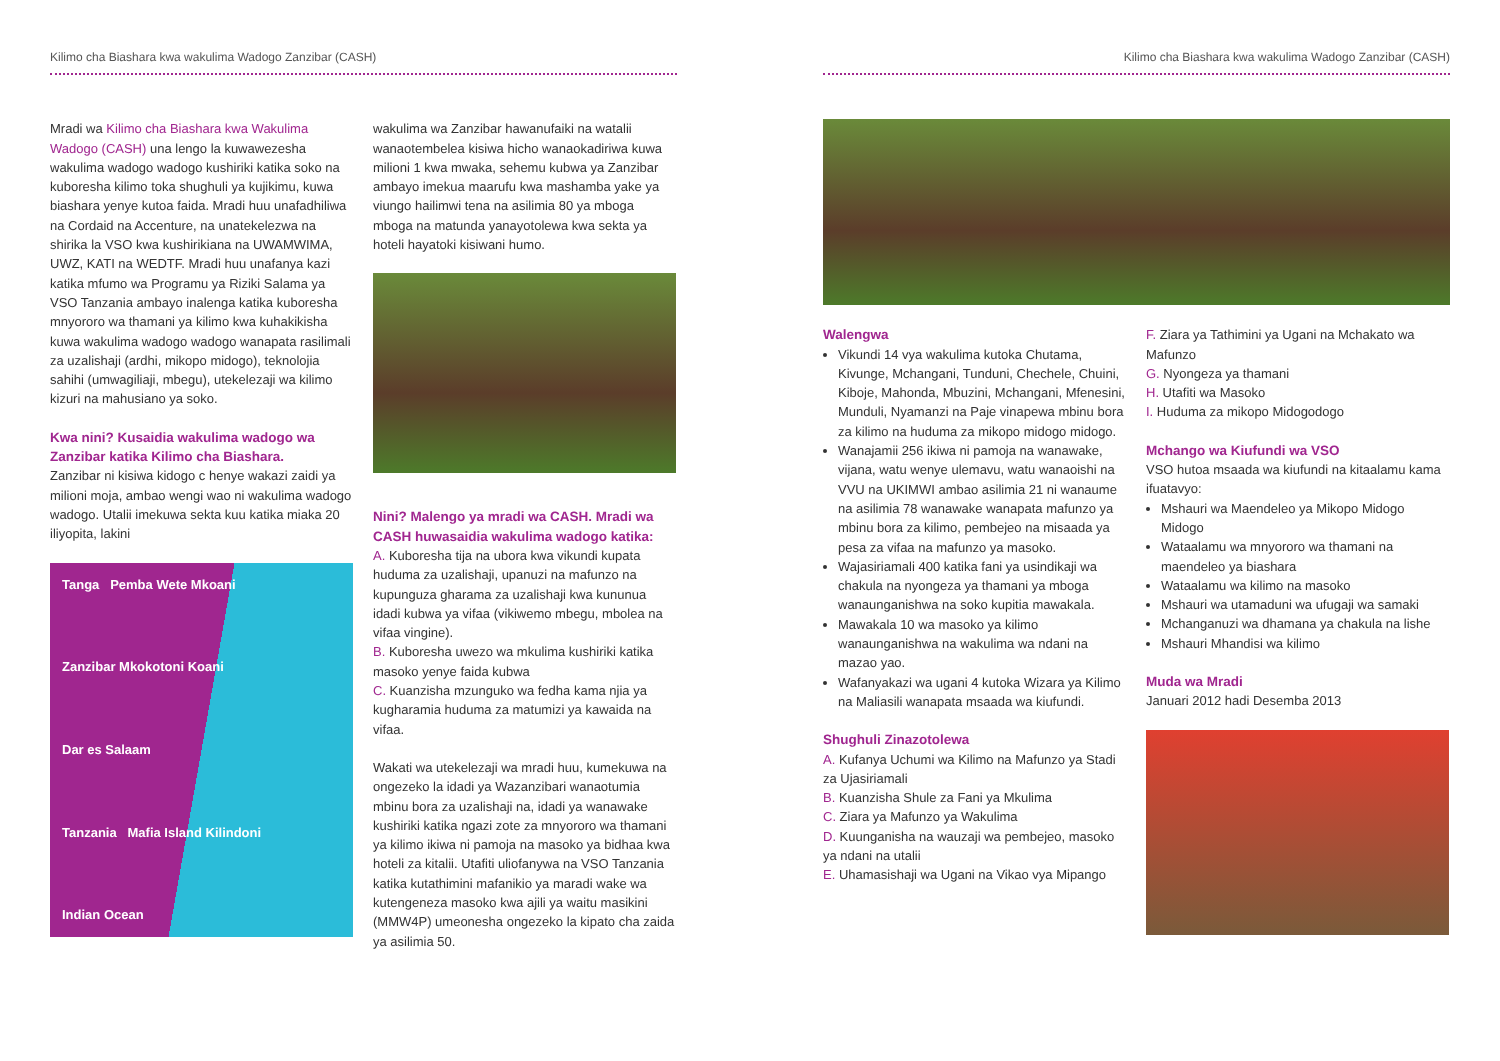Kilimo cha Biashara kwa wakulima Wadogo Zanzibar (CASH)
Mradi wa Kilimo cha Biashara kwa Wakulima Wadogo (CASH) una lengo la kuwawezesha wakulima wadogo wadogo kushiriki katika soko na kuboresha kilimo toka shughuli ya kujikimu, kuwa biashara yenye kutoa faida. Mradi huu unafadhiliwa na Cordaid na Accenture, na unatekelezwa na shirika la VSO kwa kushirikiana na UWAMWIMA, UWZ, KATI na WEDTF. Mradi huu unafanya kazi katika mfumo wa Programu ya Riziki Salama ya VSO Tanzania ambayo inalenga katika kuboresha mnyororo wa thamani ya kilimo kwa kuhakikisha kuwa wakulima wadogo wadogo wanapata rasilimali za uzalishaji (ardhi, mikopo midogo), teknolojia sahihi (umwagiliaji, mbegu), utekelezaji wa kilimo kizuri na mahusiano ya soko.
Kwa nini? Kusaidia wakulima wadogo wa Zanzibar katika Kilimo cha Biashara.
Zanzibar ni kisiwa kidogo c henye wakazi zaidi ya milioni moja, ambao wengi wao ni wakulima wadogo wadogo. Utalii imekuwa sekta kuu katika miaka 20 iliyopita, lakini
Tanga Pemba Wete Mkoani
Zanzibar Mkokotoni Koani
Dar es Salaam
Tanzania Mafia Island Kilindoni
Indian Ocean
wakulima wa Zanzibar hawanufaiki na watalii wanaotembelea kisiwa hicho wanaokadiriwa kuwa milioni 1 kwa mwaka, sehemu kubwa ya Zanzibar ambayo imekua maarufu kwa mashamba yake ya viungo hailimwi tena na asilimia 80 ya mboga mboga na matunda yanayotolewa kwa sekta ya hoteli hayatoki kisiwani humo.
Nini? Malengo ya mradi wa CASH. Mradi wa CASH huwasaidia wakulima wadogo katika:
A. Kuboresha tija na ubora kwa vikundi kupata huduma za uzalishaji, upanuzi na mafunzo na kupunguza gharama za uzalishaji kwa kununua idadi kubwa ya vifaa (vikiwemo mbegu, mbolea na vifaa vingine).
B. Kuboresha uwezo wa mkulima kushiriki katika masoko yenye faida kubwa
C. Kuanzisha mzunguko wa fedha kama njia ya kugharamia huduma za matumizi ya kawaida na vifaa.
Wakati wa utekelezaji wa mradi huu, kumekuwa na ongezeko la idadi ya Wazanzibari wanaotumia mbinu bora za uzalishaji na, idadi ya wanawake kushiriki katika ngazi zote za mnyororo wa thamani ya kilimo ikiwa ni pamoja na masoko ya bidhaa kwa hoteli za kitalii. Utafiti uliofanywa na VSO Tanzania katika kutathimini mafanikio ya maradi wake wa kutengeneza masoko kwa ajili ya waitu masikini (MMW4P) umeonesha ongezeko la kipato cha zaida ya asilimia 50.
Kilimo cha Biashara kwa wakulima Wadogo Zanzibar (CASH)
Walengwa
Vikundi 14 vya wakulima kutoka Chutama, Kivunge, Mchangani, Tunduni, Chechele, Chuini, Kiboje, Mahonda, Mbuzini, Mchangani, Mfenesini, Munduli, Nyamanzi na Paje vinapewa mbinu bora za kilimo na huduma za mikopo midogo midogo.
Wanajamii 256 ikiwa ni pamoja na wanawake, vijana, watu wenye ulemavu, watu wanaoishi na VVU na UKIMWI ambao asilimia 21 ni wanaume na asilimia 78 wanawake wanapata mafunzo ya mbinu bora za kilimo, pembejeo na misaada ya pesa za vifaa na mafunzo ya masoko.
Wajasiriamali 400 katika fani ya usindikaji wa chakula na nyongeza ya thamani ya mboga wanaunganishwa na soko kupitia mawakala.
Mawakala 10 wa masoko ya kilimo wanaunganishwa na wakulima wa ndani na mazao yao.
Wafanyakazi wa ugani 4 kutoka Wizara ya Kilimo na Maliasili wanapata msaada wa kiufundi.
Shughuli Zinazotolewa
A. Kufanya Uchumi wa Kilimo na Mafunzo ya Stadi za Ujasiriamali
B. Kuanzisha Shule za Fani ya Mkulima
C. Ziara ya Mafunzo ya Wakulima
D. Kuunganisha na wauzaji wa pembejeo, masoko ya ndani na utalii
E. Uhamasishaji wa Ugani na Vikao vya Mipango
F. Ziara ya Tathimini ya Ugani na Mchakato wa Mafunzo
G. Nyongeza ya thamani
H. Utafiti wa Masoko
I. Huduma za mikopo Midogodogo
Mchango wa Kiufundi wa VSO
VSO hutoa msaada wa kiufundi na kitaalamu kama ifuatavyo:
Mshauri wa Maendeleo ya Mikopo Midogo Midogo
Wataalamu wa mnyororo wa thamani na maendeleo ya biashara
Wataalamu wa kilimo na masoko
Mshauri wa utamaduni wa ufugaji wa samaki
Mchanganuzi wa dhamana ya chakula na lishe
Mshauri Mhandisi wa kilimo
Muda wa Mradi
Januari 2012 hadi Desemba 2013